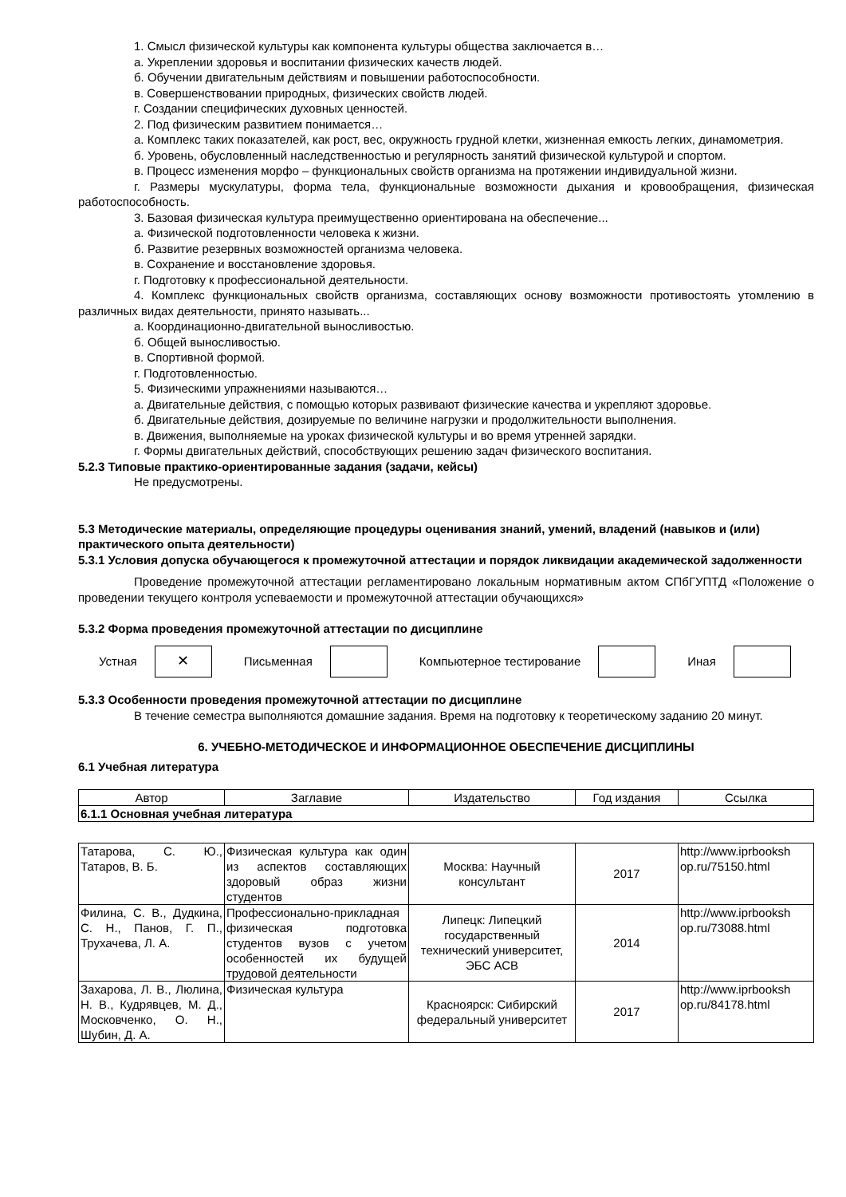1. Смысл физической культуры как компонента культуры общества заключается в…
а. Укреплении здоровья и воспитании физических качеств людей.
б. Обучении двигательным действиям и повышении работоспособности.
в. Совершенствовании природных, физических свойств людей.
г. Создании специфических духовных ценностей.
2. Под физическим развитием понимается…
а. Комплекс таких показателей, как рост, вес, окружность грудной клетки, жизненная емкость легких, динамометрия.
б. Уровень, обусловленный наследственностью и регулярность занятий физической культурой и спортом.
в. Процесс изменения морфо – функциональных свойств организма на протяжении индивидуальной жизни.
г. Размеры мускулатуры, форма тела, функциональные возможности дыхания и кровообращения, физическая работоспособность.
3. Базовая физическая культура преимущественно ориентирована на обеспечение...
а. Физической подготовленности человека к жизни.
б. Развитие резервных возможностей организма человека.
в. Сохранение и восстановление здоровья.
г. Подготовку к профессиональной деятельности.
4. Комплекс функциональных свойств организма, составляющих основу возможности противостоять утомлению в различных видах деятельности, принято называть...
а. Координационно-двигательной выносливостью.
б. Общей выносливостью.
в. Спортивной формой.
г. Подготовленностью.
5. Физическими упражнениями называются…
а. Двигательные действия, с помощью которых развивают физические качества и укрепляют здоровье.
б. Двигательные действия, дозируемые по величине нагрузки и продолжительности выполнения.
в. Движения, выполняемые на уроках физической культуры и во время утренней зарядки.
г. Формы двигательных действий, способствующих решению задач физического воспитания.
5.2.3 Типовые практико-ориентированные задания (задачи, кейсы)
Не предусмотрены.
5.3 Методические материалы, определяющие процедуры оценивания знаний, умений, владений (навыков и (или) практического опыта деятельности)
5.3.1 Условия допуска обучающегося к промежуточной аттестации и порядок ликвидации академической задолженности
Проведение промежуточной аттестации регламентировано локальным нормативным актом СПбГУПТД «Положение о проведении текущего контроля успеваемости и промежуточной аттестации обучающихся»
5.3.2 Форма проведения промежуточной аттестации по дисциплине
Устная
✕
Письменная Компьютерное тестирование Иная
5.3.3 Особенности проведения промежуточной аттестации по дисциплине
В течение семестра выполняются домашние задания. Время на подготовку к теоретическому заданию 20 минут.
6. УЧЕБНО-МЕТОДИЧЕСКОЕ И ИНФОРМАЦИОННОЕ ОБЕСПЕЧЕНИЕ ДИСЦИПЛИНЫ
6.1 Учебная литература
| Автор | Заглавие | Издательство | Год издания | Ссылка |
| --- | --- | --- | --- | --- |
| 6.1.1 Основная учебная литература | | | | |
| Татарова, С. Ю., Татаров, В. Б. | Физическая культура как один из аспектов составляющих здоровый образ жизни студентов | Москва: Научный консультант | 2017 | http://www.iprbooksh op.ru/75150.html |
| Филина, С. В., Дудкина, С. Н., Панов, Г. П., Трухачева, Л. А. | Профессионально-прикладная физическая подготовка студентов вузов с учетом особенностей их будущей трудовой деятельности | Липецк: Липецкий государственный технический университет, ЭБС АСВ | 2014 | http://www.iprbooksh op.ru/73088.html |
| Захарова, Л. В., Люлина, Н. В., Кудрявцев, М. Д., Московченко, О. Н., Шубин, Д. А. | Физическая культура | Красноярск: Сибирский федеральный университет | 2017 | http://www.iprbooksh op.ru/84178.html |